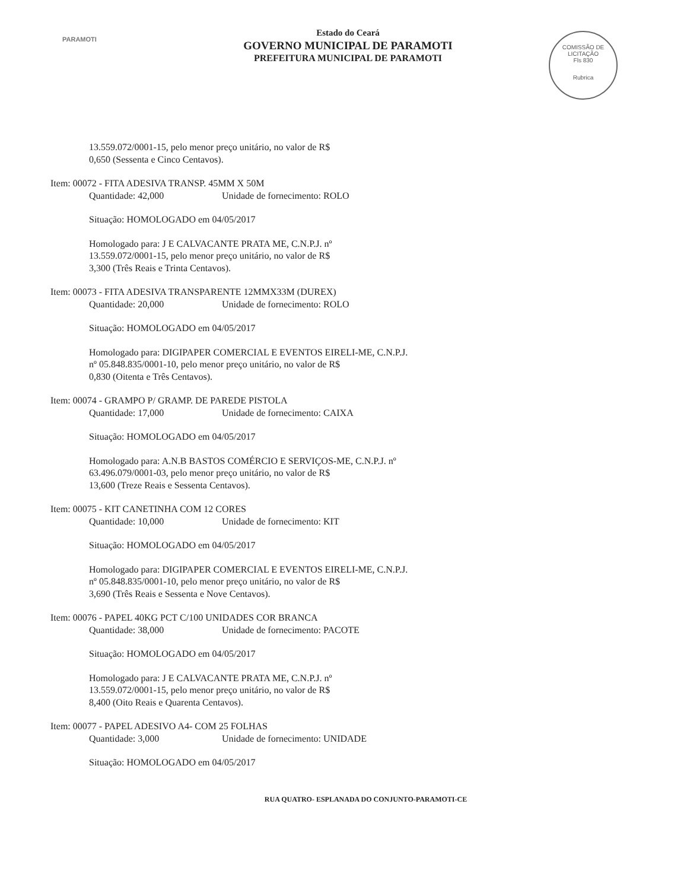PARAMOTI
Estado do Ceará
GOVERNO MUNICIPAL DE PARAMOTI
PREFEITURA MUNICIPAL DE PARAMOTI
COMISSÃO DE LICITAÇÃO
Fls 830
Rubrica
13.559.072/0001-15, pelo menor preço unitário, no valor de R$
0,650 (Sessenta e Cinco Centavos).
Item: 00072 - FITA ADESIVA TRANSP. 45MM X 50M
Quantidade: 42,000 Unidade de fornecimento: ROLO
Situação: HOMOLOGADO em 04/05/2017
Homologado para: J E CALVACANTE PRATA ME, C.N.P.J. nº
13.559.072/0001-15, pelo menor preço unitário, no valor de R$
3,300 (Três Reais e Trinta Centavos).
Item: 00073 - FITA ADESIVA TRANSPARENTE 12MMX33M (DUREX)
Quantidade: 20,000 Unidade de fornecimento: ROLO
Situação: HOMOLOGADO em 04/05/2017
Homologado para: DIGIPAPER COMERCIAL E EVENTOS EIRELI-ME, C.N.P.J.
nº 05.848.835/0001-10, pelo menor preço unitário, no valor de R$
0,830 (Oitenta e Três Centavos).
Item: 00074 - GRAMPO P/ GRAMP. DE PAREDE PISTOLA
Quantidade: 17,000 Unidade de fornecimento: CAIXA
Situação: HOMOLOGADO em 04/05/2017
Homologado para: A.N.B BASTOS COMÉRCIO E SERVIÇOS-ME, C.N.P.J. nº
63.496.079/0001-03, pelo menor preço unitário, no valor de R$
13,600 (Treze Reais e Sessenta Centavos).
Item: 00075 - KIT CANETINHA COM 12 CORES
Quantidade: 10,000 Unidade de fornecimento: KIT
Situação: HOMOLOGADO em 04/05/2017
Homologado para: DIGIPAPER COMERCIAL E EVENTOS EIRELI-ME, C.N.P.J.
nº 05.848.835/0001-10, pelo menor preço unitário, no valor de R$
3,690 (Três Reais e Sessenta e Nove Centavos).
Item: 00076 - PAPEL 40KG PCT C/100 UNIDADES COR BRANCA
Quantidade: 38,000 Unidade de fornecimento: PACOTE
Situação: HOMOLOGADO em 04/05/2017
Homologado para: J E CALVACANTE PRATA ME, C.N.P.J. nº
13.559.072/0001-15, pelo menor preço unitário, no valor de R$
8,400 (Oito Reais e Quarenta Centavos).
Item: 00077 - PAPEL ADESIVO A4- COM 25 FOLHAS
Quantidade: 3,000 Unidade de fornecimento: UNIDADE
Situação: HOMOLOGADO em 04/05/2017
RUA QUATRO- ESPLANADA DO CONJUNTO-PARAMOTI-CE